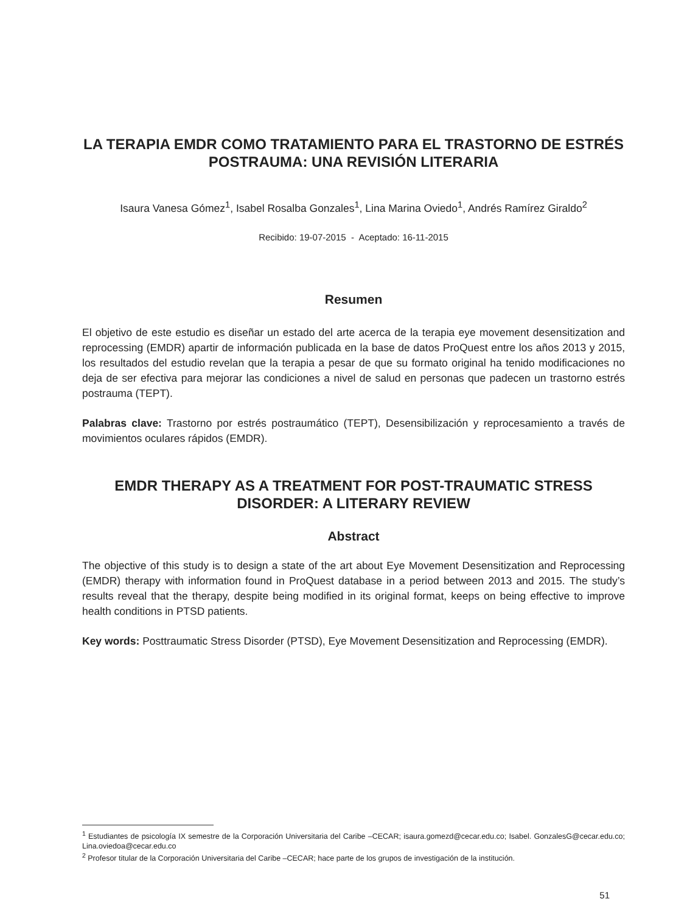LA TERAPIA EMDR COMO TRATAMIENTO PARA EL TRASTORNO DE ESTRÉS POSTRAUMA: UNA REVISIÓN LITERARIA
Isaura Vanesa Gómez<sup>1</sup>, Isabel Rosalba Gonzales<sup>1</sup>, Lina Marina Oviedo<sup>1</sup>, Andrés Ramírez Giraldo<sup>2</sup>
Recibido: 19-07-2015 - Aceptado: 16-11-2015
Resumen
El objetivo de este estudio es diseñar un estado del arte acerca de la terapia eye movement desensitization and reprocessing (EMDR) apartir de información publicada en la base de datos ProQuest entre los años 2013 y 2015, los resultados del estudio revelan que la terapia a pesar de que su formato original ha tenido modificaciones no deja de ser efectiva para mejorar las condiciones a nivel de salud en personas que padecen un trastorno estrés postrauma (TEPT).
Palabras clave: Trastorno por estrés postraumático (TEPT), Desensibilización y reprocesamiento a través de movimientos oculares rápidos (EMDR).
EMDR THERAPY AS A TREATMENT FOR POST-TRAUMATIC STRESS DISORDER: A LITERARY REVIEW
Abstract
The objective of this study is to design a state of the art about Eye Movement Desensitization and Reprocessing (EMDR) therapy with information found in ProQuest database in a period between 2013 and 2015. The study’s results reveal that the therapy, despite being modified in its original format, keeps on being effective to improve health conditions in PTSD patients.
Key words: Posttraumatic Stress Disorder (PTSD), Eye Movement Desensitization and Reprocessing (EMDR).
<sup>1</sup> Estudiantes de psicología IX semestre de la Corporación Universitaria del Caribe –CECAR; isaura.gomezd@cecar.edu.co; Isabel. GonzalesG@cecar.edu.co; Lina.oviedoa@cecar.edu.co
<sup>2</sup> Profesor titular de la Corporación Universitaria del Caribe –CECAR; hace parte de los grupos de investigación de la institución.
51